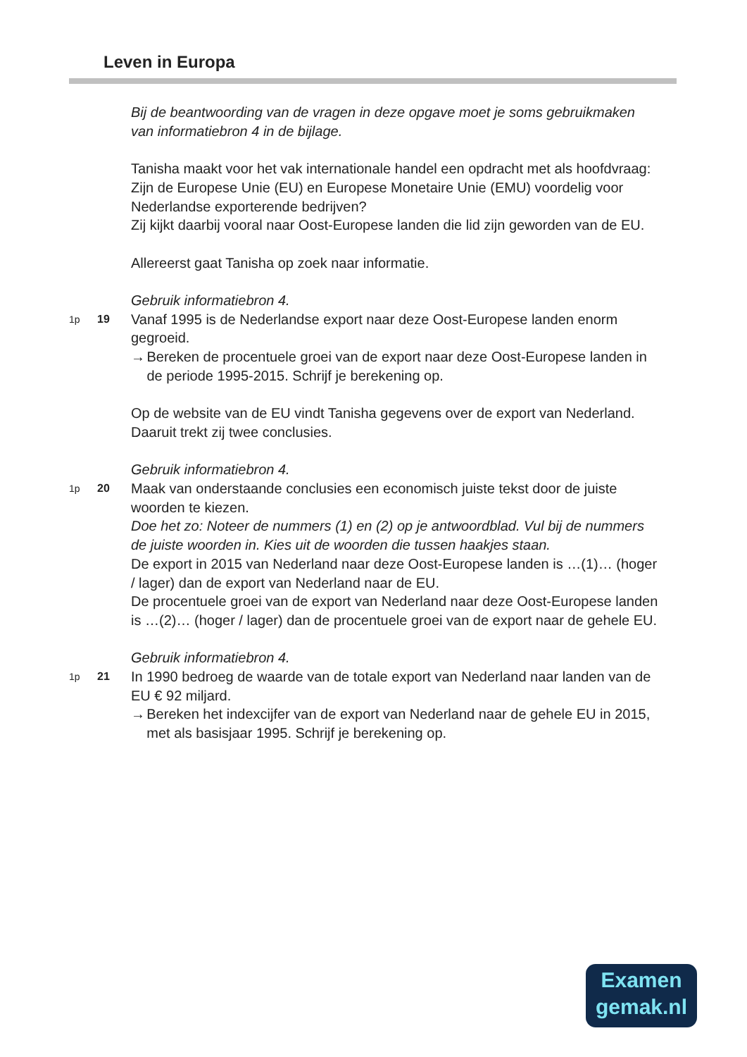Leven in Europa
Bij de beantwoording van de vragen in deze opgave moet je soms gebruikmaken van informatiebron 4 in de bijlage.
Tanisha maakt voor het vak internationale handel een opdracht met als hoofdvraag:
Zijn de Europese Unie (EU) en Europese Monetaire Unie (EMU) voordelig voor Nederlandse exporterende bedrijven?
Zij kijkt daarbij vooral naar Oost-Europese landen die lid zijn geworden van de EU.
Allereerst gaat Tanisha op zoek naar informatie.
Gebruik informatiebron 4.
1p 19
Vanaf 1995 is de Nederlandse export naar deze Oost-Europese landen enorm gegroeid.
→ Bereken de procentuele groei van de export naar deze Oost-Europese landen in de periode 1995-2015. Schrijf je berekening op.
Op de website van de EU vindt Tanisha gegevens over de export van Nederland. Daaruit trekt zij twee conclusies.
Gebruik informatiebron 4.
1p 20
Maak van onderstaande conclusies een economisch juiste tekst door de juiste woorden te kiezen.
Doe het zo: Noteer de nummers (1) en (2) op je antwoordblad. Vul bij de nummers de juiste woorden in. Kies uit de woorden die tussen haakjes staan.
De export in 2015 van Nederland naar deze Oost-Europese landen is …(1)… (hoger / lager) dan de export van Nederland naar de EU.
De procentuele groei van de export van Nederland naar deze Oost-Europese landen is …(2)… (hoger / lager) dan de procentuele groei van de export naar de gehele EU.
Gebruik informatiebron 4.
1p 21
In 1990 bedroeg de waarde van de totale export van Nederland naar landen van de EU € 92 miljard.
→ Bereken het indexcijfer van de export van Nederland naar de gehele EU in 2015, met als basisjaar 1995. Schrijf je berekening op.
Examen
gemak.nl